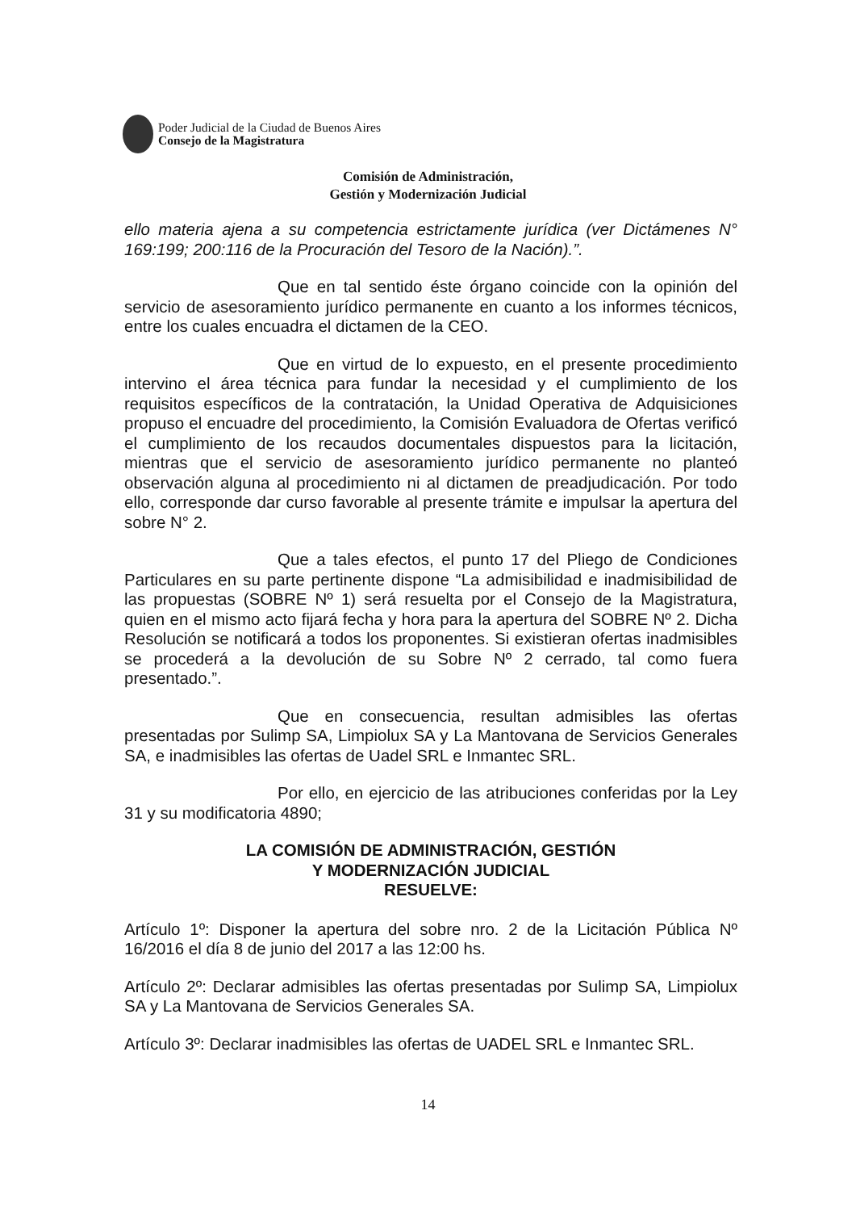Poder Judicial de la Ciudad de Buenos Aires
Consejo de la Magistratura
Comisión de Administración,
Gestión y Modernización Judicial
ello materia ajena a su competencia estrictamente jurídica (ver Dictámenes N° 169:199; 200:116 de la Procuración del Tesoro de la Nación).”.
Que en tal sentido éste órgano coincide con la opinión del servicio de asesoramiento jurídico permanente en cuanto a los informes técnicos, entre los cuales encuadra el dictamen de la CEO.
Que en virtud de lo expuesto, en el presente procedimiento intervino el área técnica para fundar la necesidad y el cumplimiento de los requisitos específicos de la contratación, la Unidad Operativa de Adquisiciones propuso el encuadre del procedimiento, la Comisión Evaluadora de Ofertas verificó el cumplimiento de los recaudos documentales dispuestos para la licitación, mientras que el servicio de asesoramiento jurídico permanente no planteó observación alguna al procedimiento ni al dictamen de preadjudicación. Por todo ello, corresponde dar curso favorable al presente trámite e impulsar la apertura del sobre N° 2.
Que a tales efectos, el punto 17 del Pliego de Condiciones Particulares en su parte pertinente dispone “La admisibilidad e inadmisibilidad de las propuestas (SOBRE Nº 1) será resuelta por el Consejo de la Magistratura, quien en el mismo acto fijará fecha y hora para la apertura del SOBRE Nº 2. Dicha Resolución se notificará a todos los proponentes. Si existieran ofertas inadmisibles se procederá a la devolución de su Sobre Nº 2 cerrado, tal como fuera presentado.”.
Que en consecuencia, resultan admisibles las ofertas presentadas por Sulimp SA, Limpiolux SA y La Mantovana de Servicios Generales SA, e inadmisibles las ofertas de Uadel SRL e Inmantec SRL.
Por ello, en ejercicio de las atribuciones conferidas por la Ley 31 y su modificatoria 4890;
LA COMISIÓN DE ADMINISTRACIÓN, GESTIÓN
Y MODERNIZACIÓN JUDICIAL
RESUELVE:
Artículo 1º: Disponer la apertura del sobre nro. 2 de la Licitación Pública Nº 16/2016 el día 8 de junio del 2017 a las 12:00 hs.
Artículo 2º: Declarar admisibles las ofertas presentadas por Sulimp SA, Limpiolux SA y La Mantovana de Servicios Generales SA.
Artículo 3º: Declarar inadmisibles las ofertas de UADEL SRL e Inmantec SRL.
14